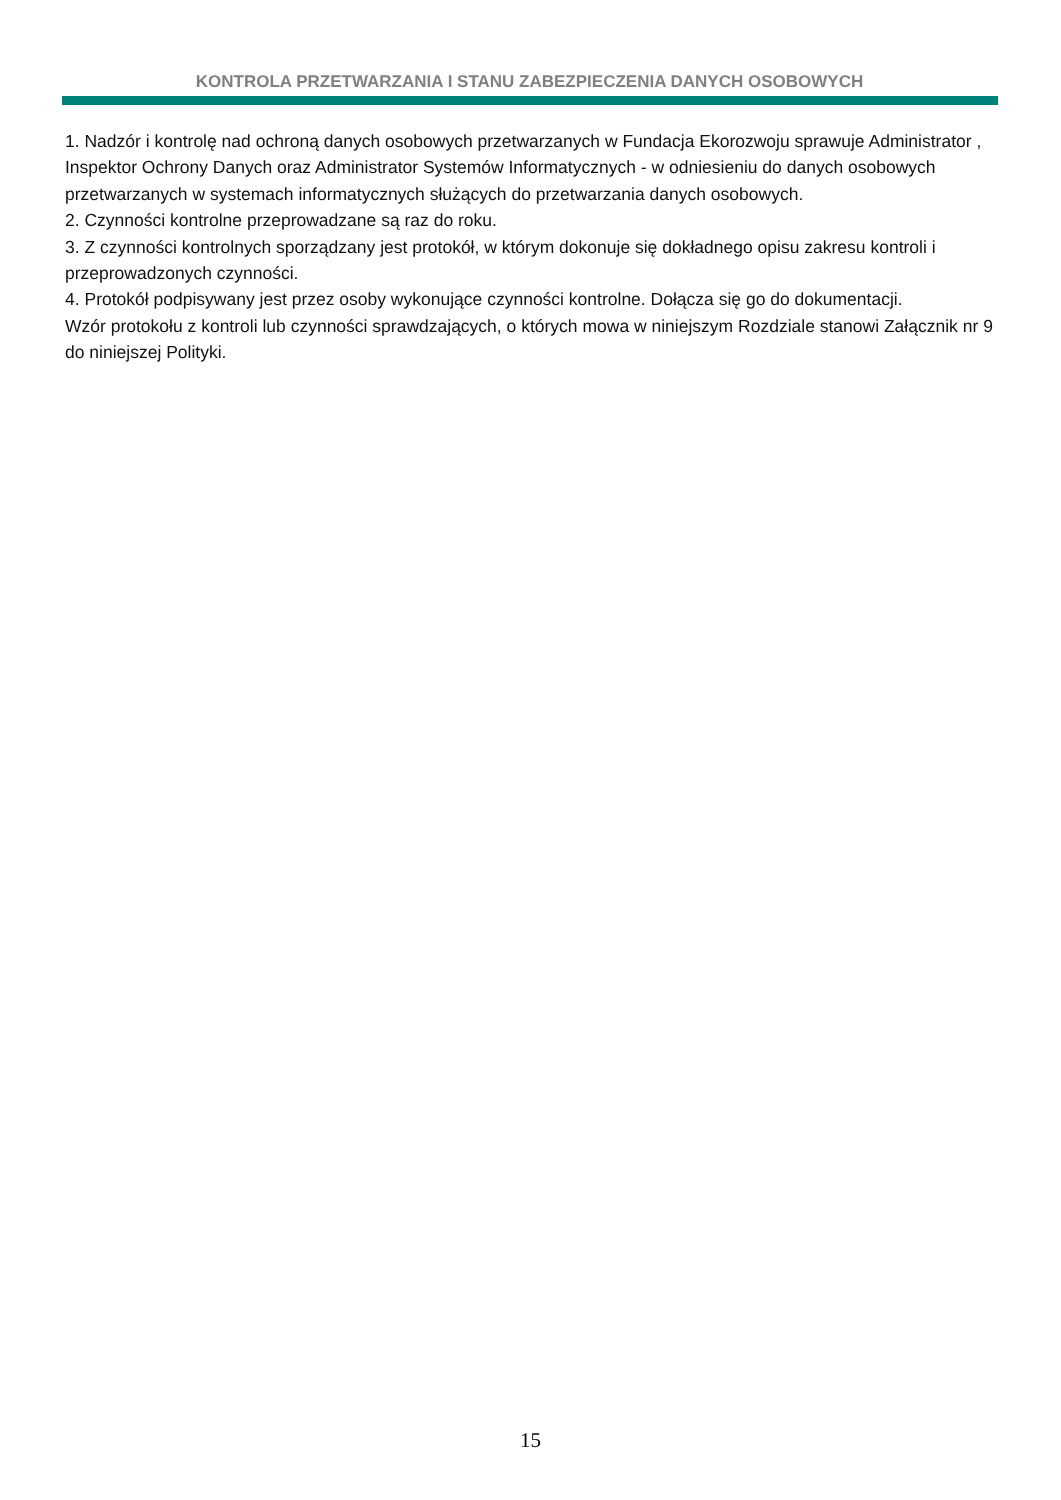KONTROLA PRZETWARZANIA I STANU ZABEZPIECZENIA DANYCH OSOBOWYCH
1. Nadzór i kontrolę nad ochroną danych osobowych przetwarzanych w Fundacja Ekorozwoju sprawuje Administrator , Inspektor Ochrony Danych oraz Administrator Systemów Informatycznych - w odniesieniu do danych osobowych przetwarzanych w systemach informatycznych służących do przetwarzania danych osobowych.
2. Czynności kontrolne przeprowadzane są raz do roku.
3. Z czynności kontrolnych sporządzany jest protokół, w którym dokonuje się dokładnego opisu zakresu kontroli i przeprowadzonych czynności.
4. Protokół podpisywany jest przez osoby wykonujące czynności kontrolne. Dołącza się go do dokumentacji.
Wzór protokołu z kontroli lub czynności sprawdzających, o których mowa w niniejszym Rozdziale stanowi Załącznik nr 9 do niniejszej Polityki.
15